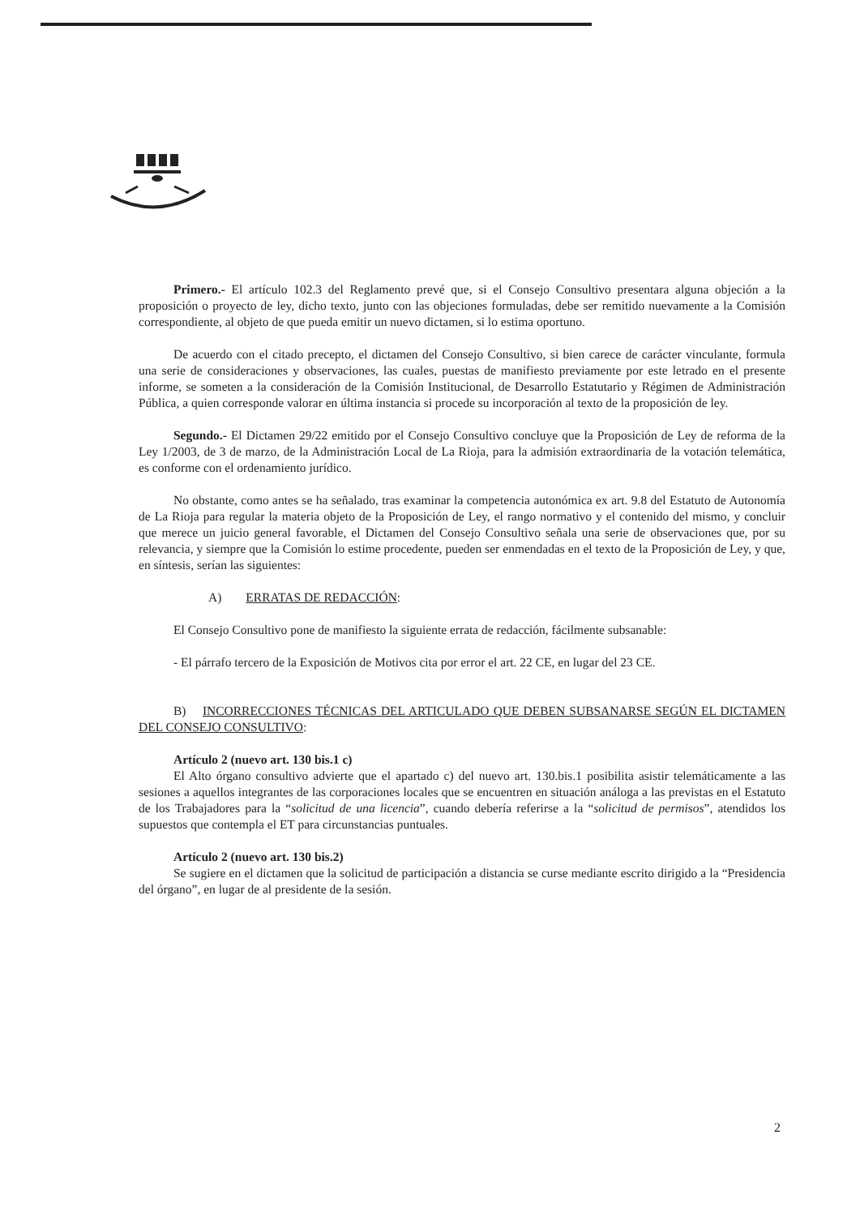Primero.- El artículo 102.3 del Reglamento prevé que, si el Consejo Consultivo presentara alguna objeción a la proposición o proyecto de ley, dicho texto, junto con las objeciones formuladas, debe ser remitido nuevamente a la Comisión correspondiente, al objeto de que pueda emitir un nuevo dictamen, si lo estima oportuno.
De acuerdo con el citado precepto, el dictamen del Consejo Consultivo, si bien carece de carácter vinculante, formula una serie de consideraciones y observaciones, las cuales, puestas de manifiesto previamente por este letrado en el presente informe, se someten a la consideración de la Comisión Institucional, de Desarrollo Estatutario y Régimen de Administración Pública, a quien corresponde valorar en última instancia si procede su incorporación al texto de la proposición de ley.
Segundo.- El Dictamen 29/22 emitido por el Consejo Consultivo concluye que la Proposición de Ley de reforma de la Ley 1/2003, de 3 de marzo, de la Administración Local de La Rioja, para la admisión extraordinaria de la votación telemática, es conforme con el ordenamiento jurídico.
No obstante, como antes se ha señalado, tras examinar la competencia autonómica ex art. 9.8 del Estatuto de Autonomía de La Rioja para regular la materia objeto de la Proposición de Ley, el rango normativo y el contenido del mismo, y concluir que merece un juicio general favorable, el Dictamen del Consejo Consultivo señala una serie de observaciones que, por su relevancia, y siempre que la Comisión lo estime procedente, pueden ser enmendadas en el texto de la Proposición de Ley, y que, en síntesis, serían las siguientes:
A) ERRATAS DE REDACCIÓN:
El Consejo Consultivo pone de manifiesto la siguiente errata de redacción, fácilmente subsanable:
- El párrafo tercero de la Exposición de Motivos cita por error el art. 22 CE, en lugar del 23 CE.
B) INCORRECCIONES TÉCNICAS DEL ARTICULADO QUE DEBEN SUBSANARSE SEGÚN EL DICTAMEN DEL CONSEJO CONSULTIVO:
Artículo 2 (nuevo art. 130 bis.1 c)
El Alto órgano consultivo advierte que el apartado c) del nuevo art. 130.bis.1 posibilita asistir telemáticamente a las sesiones a aquellos integrantes de las corporaciones locales que se encuentren en situación análoga a las previstas en el Estatuto de los Trabajadores para la “solicitud de una licencia”, cuando debería referirse a la “solicitud de permisos”, atendidos los supuestos que contempla el ET para circunstancias puntuales.
Artículo 2 (nuevo art. 130 bis.2)
Se sugiere en el dictamen que la solicitud de participación a distancia se curse mediante escrito dirigido a la “Presidencia del órgano”, en lugar de al presidente de la sesión.
2